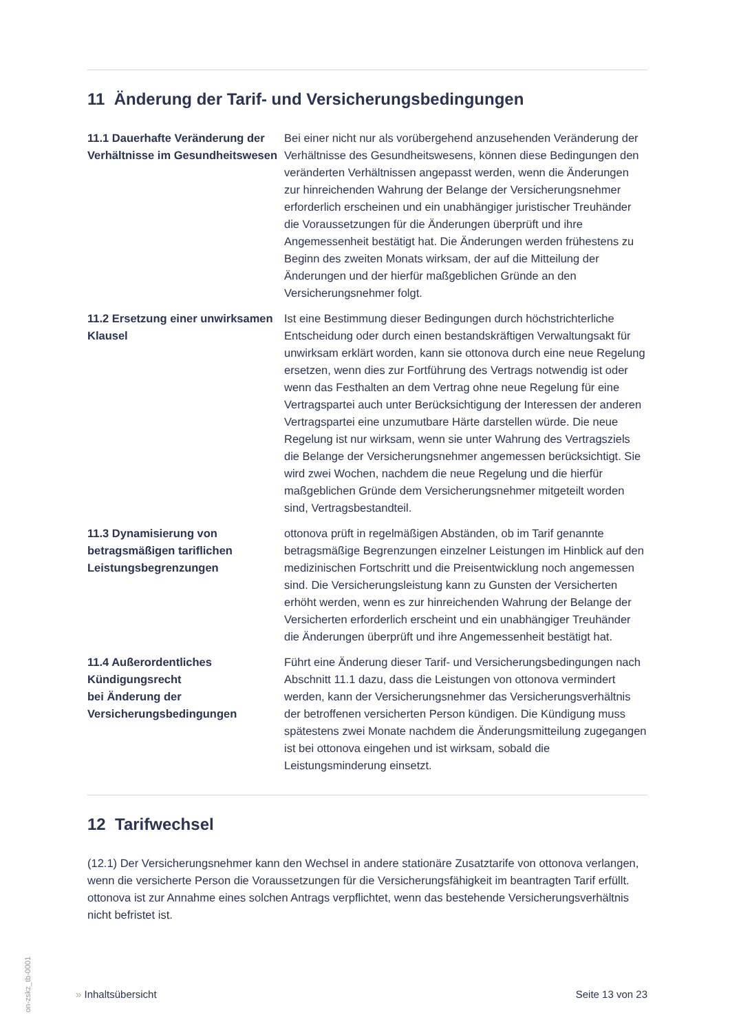11 Änderung der Tarif- und Versicherungsbedingungen
11.1 Dauerhafte Veränderung der Verhältnisse im Gesundheitswesen
Bei einer nicht nur als vorübergehend anzusehenden Veränderung der Verhältnisse des Gesundheitswesens, können diese Bedingungen den veränderten Verhältnissen angepasst werden, wenn die Änderungen zur hinreichenden Wahrung der Belange der Versicherungsnehmer erforderlich erscheinen und ein unabhängiger juristischer Treuhänder die Voraussetzungen für die Änderungen überprüft und ihre Angemessenheit bestätigt hat. Die Änderungen werden frühestens zu Beginn des zweiten Monats wirksam, der auf die Mitteilung der Änderungen und der hierfür maßgeblichen Gründe an den Versicherungsnehmer folgt.
11.2 Ersetzung einer unwirksamen Klausel
Ist eine Bestimmung dieser Bedingungen durch höchstrichterliche Entscheidung oder durch einen bestandskräftigen Verwaltungsakt für unwirksam erklärt worden, kann sie ottonova durch eine neue Regelung ersetzen, wenn dies zur Fortführung des Vertrags notwendig ist oder wenn das Festhalten an dem Vertrag ohne neue Regelung für eine Vertragspartei auch unter Berücksichtigung der Interessen der anderen Vertragspartei eine unzumutbare Härte darstellen würde. Die neue Regelung ist nur wirksam, wenn sie unter Wahrung des Vertragsziels die Belange der Versicherungsnehmer angemessen berücksichtigt. Sie wird zwei Wochen, nachdem die neue Regelung und die hierfür maßgeblichen Gründe dem Versicherungsnehmer mitgeteilt worden sind, Vertragsbestandteil.
11.3 Dynamisierung von betragsmäßigen tariflichen Leistungsbegrenzungen
ottonova prüft in regelmäßigen Abständen, ob im Tarif genannte betragsmäßige Begrenzungen einzelner Leistungen im Hinblick auf den medizinischen Fortschritt und die Preisentwicklung noch angemessen sind. Die Versicherungsleistung kann zu Gunsten der Versicherten erhöht werden, wenn es zur hinreichenden Wahrung der Belange der Versicherten erforderlich erscheint und ein unabhängiger Treuhänder die Änderungen überprüft und ihre Angemessenheit bestätigt hat.
11.4 Außerordentliches Kündigungsrecht
bei Änderung der Versicherungsbedingungen
Führt eine Änderung dieser Tarif- und Versicherungsbedingungen nach Abschnitt 11.1 dazu, dass die Leistungen von ottonova vermindert werden, kann der Versicherungsnehmer das Versicherungsverhältnis der betroffenen versicherten Person kündigen. Die Kündigung muss spätestens zwei Monate nachdem die Änderungsmitteilung zugegangen ist bei ottonova eingehen und ist wirksam, sobald die Leistungsminderung einsetzt.
12 Tarifwechsel
(12.1) Der Versicherungsnehmer kann den Wechsel in andere stationäre Zusatztarife von ottonova verlangen, wenn die versicherte Person die Voraussetzungen für die Versicherungsfähigkeit im beantragten Tarif erfüllt. ottonova ist zur Annahme eines solchen Antrags verpflichtet, wenn das bestehende Versicherungsverhältnis nicht befristet ist.
» Inhaltsübersicht Seite 13 von 23
on-zskz_tb-0001